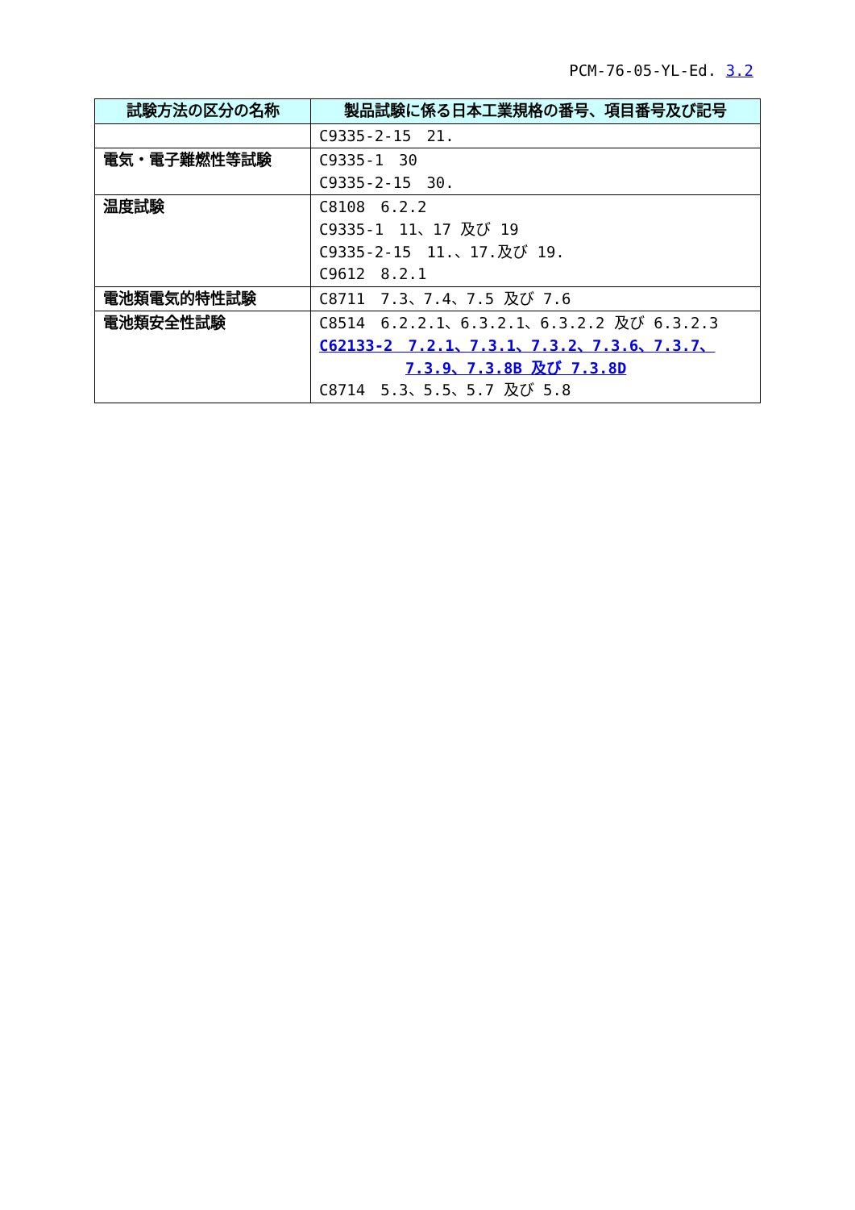PCM-76-05-YL-Ed. 3.2
| 試験方法の区分の名称 | 製品試験に係る日本工業規格の番号、項目番号及び記号 |
| --- | --- |
| | C9335-2-15 21. |
| 電気・電子難燃性等試験 | C9335-1 30 C9335-2-15 30. |
| 温度試験 | C8108 6.2.2 C9335-1 11、17 及び 19 C9335-2-15 11.、17.及び 19. C9612 8.2.1 |
| 電池類電気的特性試験 | C8711 7.3、7.4、7.5 及び 7.6 |
| 電池類安全性試験 | C8514 6.2.2.1、6.3.2.1、6.3.2.2 及び 6.3.2.3 C62133-2 7.2.1、7.3.1、7.3.2、7.3.6、7.3.7、 7.3.9、7.3.8B 及び 7.3.8D C8714 5.3、5.5、5.7 及び 5.8 |